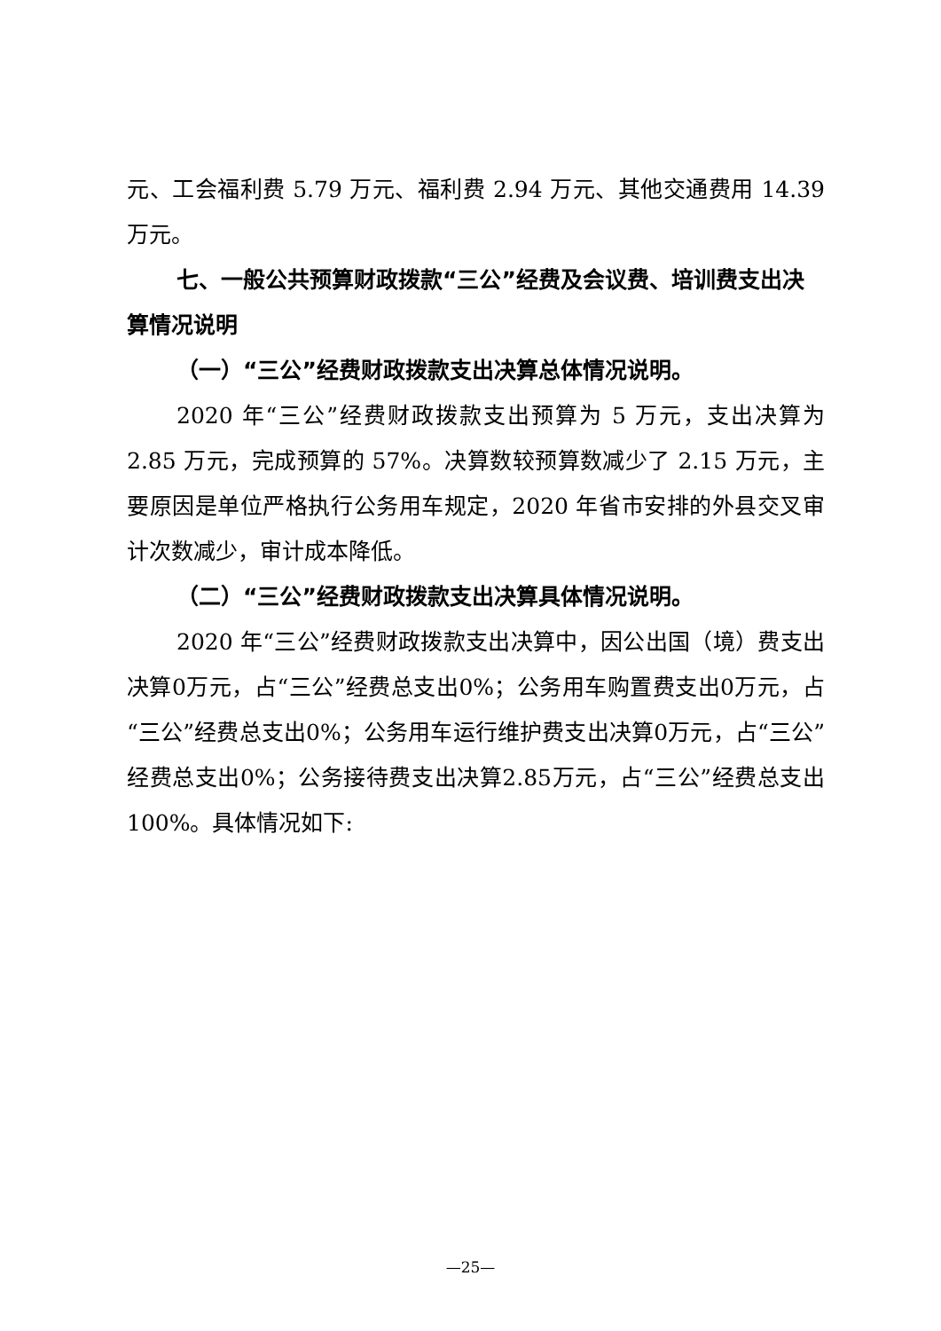元、工会福利费 5.79 万元、福利费 2.94 万元、其他交通费用 14.39 万元。
七、一般公共预算财政拨款“三公”经费及会议费、培训费支出决算情况说明
（一）“三公”经费财政拨款支出决算总体情况说明。
2020 年“三公”经费财政拨款支出预算为 5 万元，支出决算为 2.85 万元，完成预算的 57%。决算数较预算数减少了 2.15 万元，主要原因是单位严格执行公务用车规定，2020 年省市安排的外县交叉审计次数减少，审计成本降低。
（二）“三公”经费财政拨款支出决算具体情况说明。
2020 年“三公”经费财政拨款支出决算中，因公出国（境）费支出决算0万元，占“三公”经费总支出0%；公务用车购置费支出0万元，占“三公”经费总支出0%；公务用车运行维护费支出决算0万元，占“三公”经费总支出0%；公务接待费支出决算2.85万元，占“三公”经费总支出100%。具体情况如下:
—25—